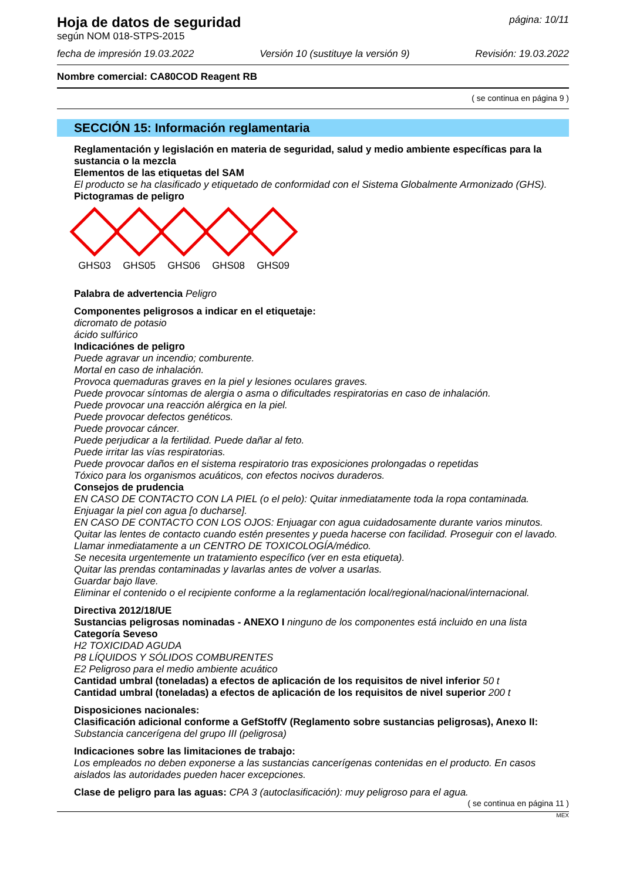Hoja de datos de seguridad
según NOM 018-STPS-2015
página: 10/11
fecha de impresión 19.03.2022 Versión 10 (sustituye la versión 9) Revisión: 19.03.2022
Nombre comercial: CA80COD Reagent RB
( se continua en página 9 )
SECCIÓN 15: Información reglamentaria
Reglamentación y legislación en materia de seguridad, salud y medio ambiente específicas para la sustancia o la mezcla
Elementos de las etiquetas del SAM
El producto se ha clasificado y etiquetado de conformidad con el Sistema Globalmente Armonizado (GHS).
Pictogramas de peligro
GHS03 GHS05 GHS06 GHS08 GHS09
Palabra de advertencia Peligro
Componentes peligrosos a indicar en el etiquetaje:
dicromato de potasio
ácido sulfúrico
Indicaciónes de peligro
Puede agravar un incendio; comburente.
Mortal en caso de inhalación.
Provoca quemaduras graves en la piel y lesiones oculares graves.
Puede provocar síntomas de alergia o asma o dificultades respiratorias en caso de inhalación.
Puede provocar una reacción alérgica en la piel.
Puede provocar defectos genéticos.
Puede provocar cáncer.
Puede perjudicar a la fertilidad. Puede dañar al feto.
Puede irritar las vías respiratorias.
Puede provocar daños en el sistema respiratorio tras exposiciones prolongadas o repetidas
Tóxico para los organismos acuáticos, con efectos nocivos duraderos.
Consejos de prudencia
EN CASO DE CONTACTO CON LA PIEL (o el pelo): Quitar inmediatamente toda la ropa contaminada. Enjuagar la piel con agua [o ducharse].
EN CASO DE CONTACTO CON LOS OJOS: Enjuagar con agua cuidadosamente durante varios minutos. Quitar las lentes de contacto cuando estén presentes y pueda hacerse con facilidad. Proseguir con el lavado.
Llamar inmediatamente a un CENTRO DE TOXICOLOGÍA/médico.
Se necesita urgentemente un tratamiento específico (ver en esta etiqueta).
Quitar las prendas contaminadas y lavarlas antes de volver a usarlas.
Guardar bajo llave.
Eliminar el contenido o el recipiente conforme a la reglamentación local/regional/nacional/internacional.
Directiva 2012/18/UE
Sustancias peligrosas nominadas - ANEXO I ninguno de los componentes está incluido en una lista
Categoría Seveso
H2 TOXICIDAD AGUDA
P8 LÍQUIDOS Y SÓLIDOS COMBURENTES
E2 Peligroso para el medio ambiente acuático
Cantidad umbral (toneladas) a efectos de aplicación de los requisitos de nivel inferior 50 t
Cantidad umbral (toneladas) a efectos de aplicación de los requisitos de nivel superior 200 t
Disposiciones nacionales:
Clasificación adicional conforme a GefStoffV (Reglamento sobre sustancias peligrosas), Anexo II:
Substancia cancerígena del grupo III (peligrosa)
Indicaciones sobre las limitaciones de trabajo:
Los empleados no deben exponerse a las sustancias cancerígenas contenidas en el producto. En casos aislados las autoridades pueden hacer excepciones.
Clase de peligro para las aguas: CPA 3 (autoclasificación): muy peligroso para el agua.
( se continua en página 11 )
MEX